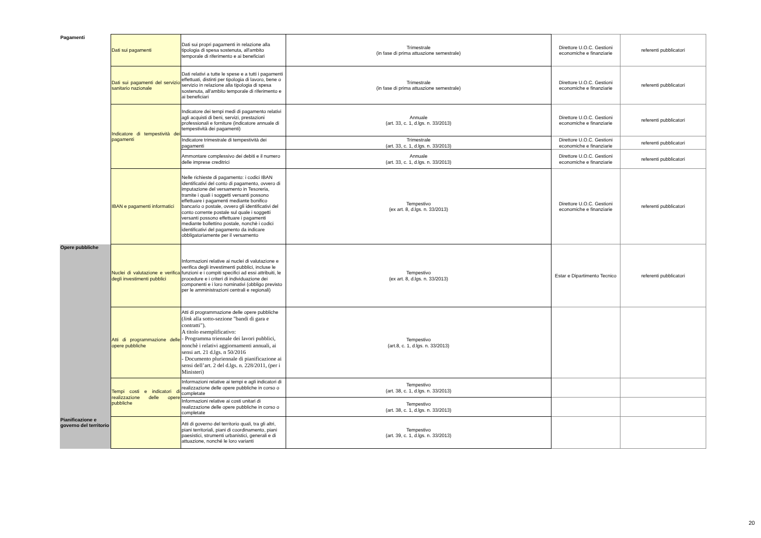| Pagamenti | Dati sui pagamenti | Dati sui propri pagamenti in relazione alla tipologia di spesa sostenuta, all'ambito temporale di riferimento e ai beneficiari | Trimestrale (in fase di prima attuazione semestrale) | Direttore U.O.C. Gestioni economiche e finanziarie | referenti pubblicatori |
| | Dati sui pagamenti del servizio sanitario nazionale | Dati relativi a tutte le spese e a tutti i pagamenti effettuati, distinti per tipologia di lavoro, bene o servizio in relazione alla tipologia di spesa sostenuta, all'ambito temporale di riferimento e ai beneficiari | Trimestrale (in fase di prima attuazione semestrale) | Direttore U.O.C. Gestioni economiche e finanziarie | referenti pubblicatori |
| | Indicatore di tempestività dei pagamenti | Indicatore dei tempi medi di pagamento relativi agli acquisti di beni, servizi, prestazioni professionali e forniture (indicatore annuale di tempestività dei pagamenti) | Annuale (art. 33, c. 1, d.lgs. n. 33/2013) | Direttore U.O.C. Gestioni economiche e finanziarie | referenti pubblicatori |
| | | Indicatore trimestrale di tempestività dei pagamenti | Trimestrale (art. 33, c. 1, d.lgs. n. 33/2013) | Direttore U.O.C. Gestioni economiche e finanziarie | referenti pubblicatori |
| | | Ammontare complessivo dei debiti e il numero delle imprese creditrici | Annuale (art. 33, c. 1, d.lgs. n. 33/2013) | Direttore U.O.C. Gestioni economiche e finanziarie | referenti pubblicatori |
| | IBAN e pagamenti informatici | Nelle richieste di pagamento: i codici IBAN identificativi del conto di pagamento, ovvero di imputazione del versamento in Tesoreria, tramite i quali i soggetti versanti possono effettuare i pagamenti mediante bonifico bancario o postale, ovvero gli identificativi del conto corrente postale sul quale i soggetti versanti possono effettuare i pagamenti mediante bollettino postale, nonchè i codici identificativi del pagamento da indicare obbligatoriamente per il versamento | Tempestivo (ex art. 8, d.lgs. n. 33/2013) | Direttore U.O.C. Gestioni economiche e finanziarie | referenti pubblicatori |
| Opere pubbliche | Nuclei di valutazione e verifica degli investimenti pubblici | Informazioni relative ai nuclei di valutazione e verifica degli investimenti pubblici, incluse le funzioni e i compiti specifici ad essi attribuiti, le procedure e i criteri di individuazione dei componenti e i loro nominativi (obbligo previsto per le amministrazioni centrali e regionali) | Tempestivo (ex art. 8, d.lgs. n. 33/2013) | Estar e Dipartimento Tecnico | referenti pubblicatori |
| | Atti di programmazione delle opere pubbliche | Atti di programmazione delle opere pubbliche ( link alla sotto-sezione "bandi di gara e contratti"). A titolo esemplificativo: - Programma triennale dei lavori pubblici, nonchè i relativi aggiornamenti annuali, ai sensi art. 21 d.lgs. n 50/2016 - Documento pluriennale di pianificazione ai sensi dell’art. 2 del d.lgs. n. 228/2011, (per i Ministeri) | Tempestivo (art.8, c. 1, d.lgs. n. 33/2013) | | |
| | Tempi costi e indicatori di realizzazione delle opere pubbliche | Informazioni relative ai tempi e agli indicatori di realizzazione delle opere pubbliche in corso o completate | Tempestivo (art. 38, c. 1, d.lgs. n. 33/2013) | | |
| | | Informazioni relative ai costi unitari di realizzazione delle opere pubbliche in corso o completate | Tempestivo (art. 38, c. 1, d.lgs. n. 33/2013) | | |
| Pianificazione e governo del territorio | | Atti di governo del territorio quali, tra gli altri, piani territoriali, piani di coordinamento, piani paesistici, strumenti urbanistici, generali e di attuazione, nonché le loro varianti | Tempestivo (art. 39, c. 1, d.lgs. n. 33/2013) | | |
20